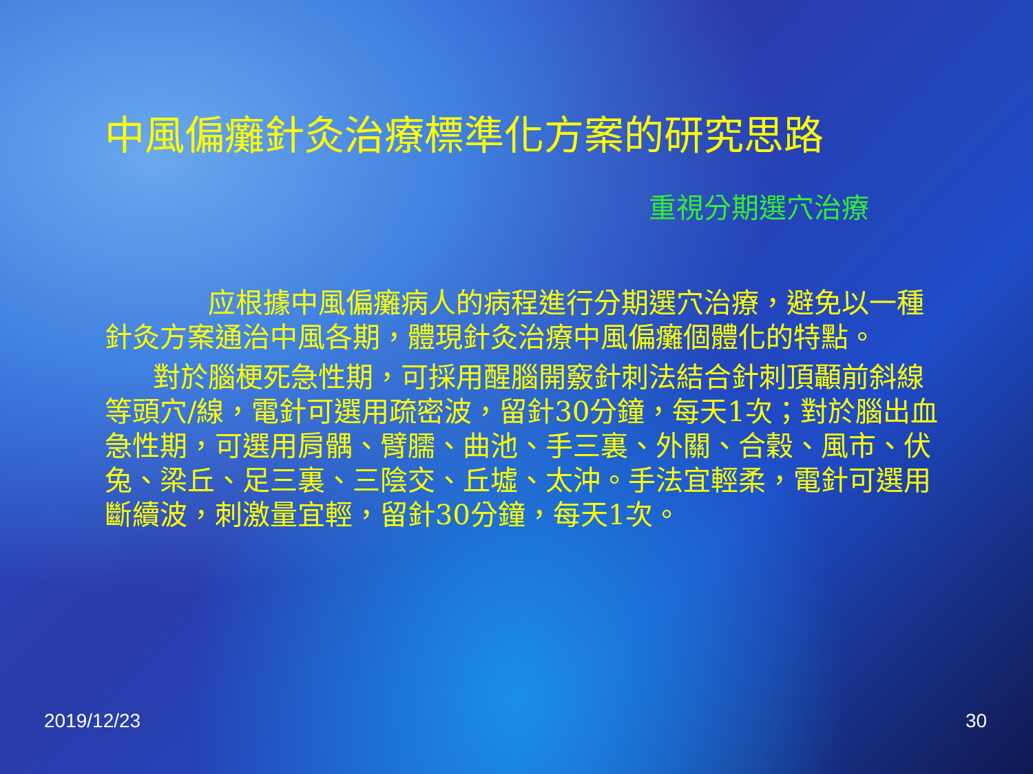中風偏癱針灸治療標準化方案的研究思路
重視分期選穴治療
应根據中風偏癱病人的病程進行分期選穴治療，避免以一種針灸方案通治中風各期，體現針灸治療中風偏癱個體化的特點。
對於腦梗死急性期，可採用醒腦開竅針刺法結合針刺頂顳前斜線等頭穴/線，電針可選用疏密波，留針30分鐘，每天1次；對於腦出血急性期，可選用肩髃、臂臑、曲池、手三裏、外關、合穀、風市、伏兔、梁丘、足三裏、三陰交、丘墟、太沖。手法宜輕柔，電針可選用斷續波，刺激量宜輕，留針30分鐘，每天1次。
2019/12/23 30